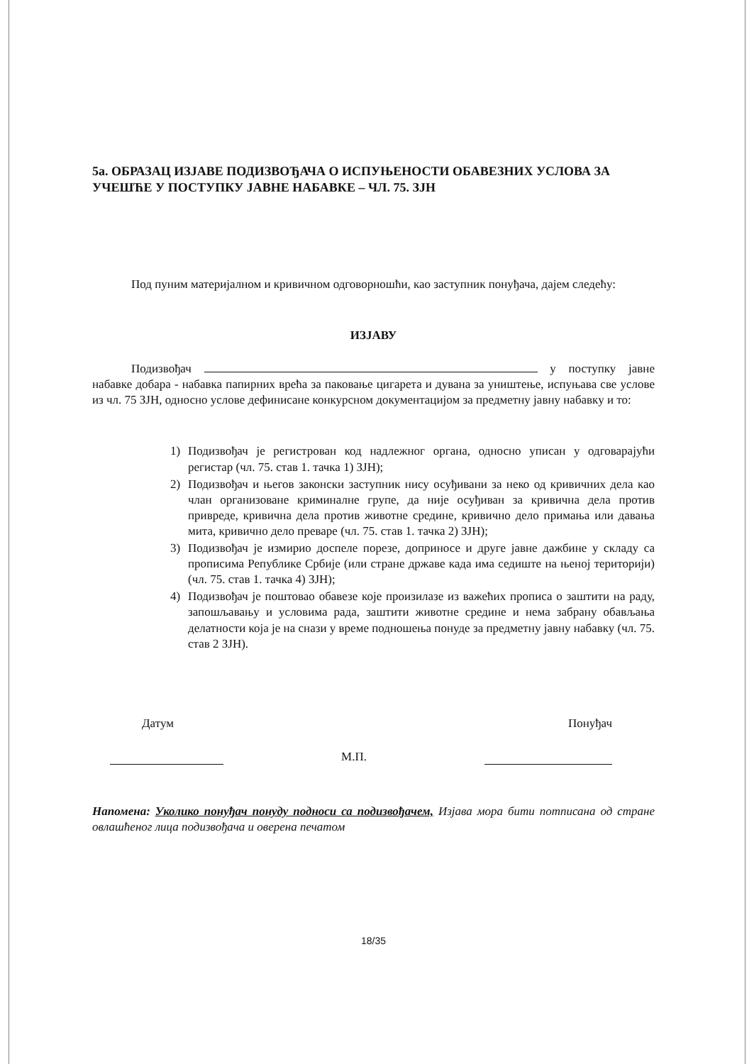5а. ОБРАЗАЦ ИЗЈАВЕ ПОДИЗВОЂАЧА О ИСПУЊЕНОСТИ ОБАВЕЗНИХ УСЛОВА ЗА УЧЕШЋЕ У ПОСТУПКУ ЈАВНЕ НАБАВКЕ – ЧЛ. 75. ЗЈН
Под пуним материјалном и кривичном одговорношћи, као заступник понуђача, дајем следећу:
ИЗЈАВУ
Подизвођач у поступку јавне набавке добара - набавка папирних врећа за паковање цигарета и дувана за уништење, испуњава све услове из чл. 75 ЗЈН, односно услове дефинисане конкурсном документацијом за предметну јавну набавку и то:
1) Подизвођач је регистрован код надлежног органа, односно уписан у одговарајући регистар (чл. 75. став 1. тачка 1) ЗЈН);
2) Подизвођач и његов законски заступник нису осуђивани за неко од кривичних дела као члан организоване криминалне групе, да није осуђиван за кривична дела против привреде, кривична дела против животне средине, кривично дело примања или давања мита, кривично дело преваре (чл. 75. став 1. тачка 2) ЗЈН);
3) Подизвођач је измирио доспеле порезе, доприносе и друге јавне дажбине у складу са прописима Републике Србије (или стране државе када има седиште на њеној територији) (чл. 75. став 1. тачка 4) ЗЈН);
4) Подизвођач је поштовао обавезе које произилазе из важећих прописа о заштити на раду, запошљавању и условима рада, заштити животне средине и нема забрану обављања делатности која је на снази у време подношења понуде за предметну јавну набавку (чл. 75. став 2 ЗЈН).
Датум Понуђач
М.П.
Напомена: Уколико понуђач понуду подноси са подизвођачем, Изјава мора бити потписана од стране овлашћеног лица подизвођача и оверена печатом
18/35